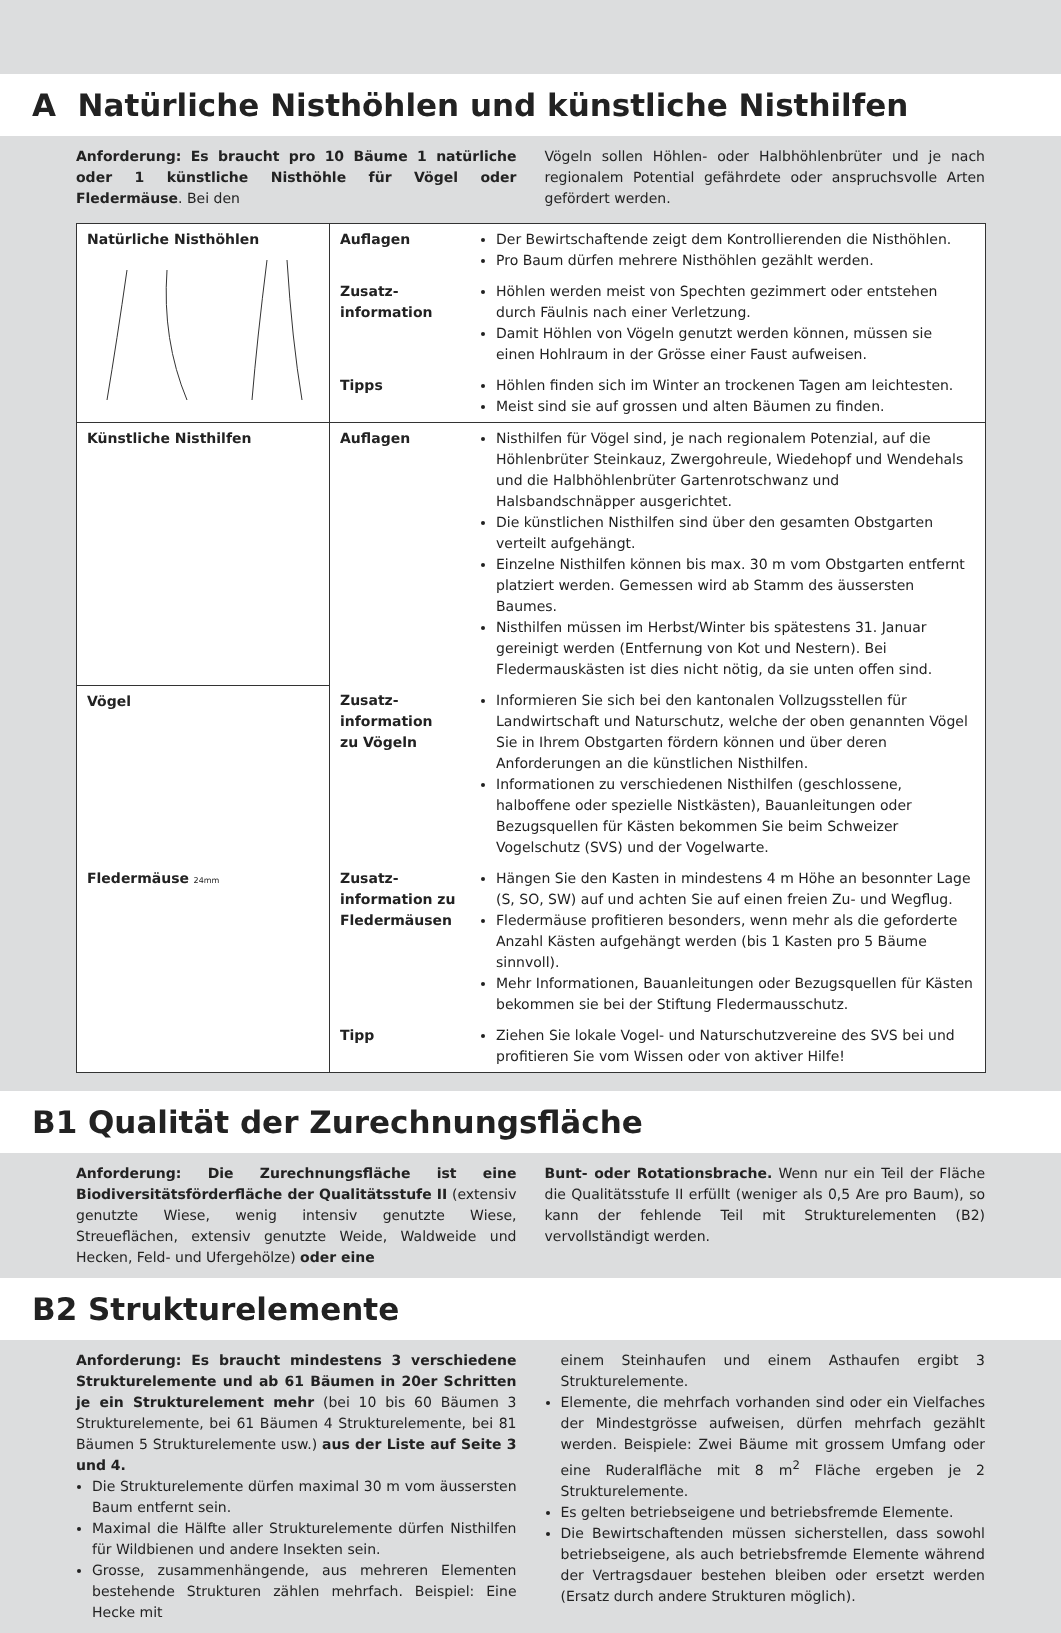A Natürliche Nisthöhlen und künstliche Nisthilfen
Anforderung: Es braucht pro 10 Bäume 1 natürliche oder 1 künstliche Nisthöhle für Vögel oder Fledermäuse. Bei den
Vögeln sollen Höhlen- oder Halbhöhlenbrüter und je nach regionalem Potential gefährdete oder anspruchsvolle Arten gefördert werden.
| Natürliche Nisthöhlen | Auflagen | Der Bewirtschaftende zeigt dem Kontrollierenden die Nisthöhlen. Pro Baum dürfen mehrere Nisthöhlen gezählt werden. |
| | Zusatz- information | Höhlen werden meist von Spechten gezimmert oder entstehen durch Fäulnis nach einer Verletzung. Damit Höhlen von Vögeln genutzt werden können, müssen sie einen Hohlraum in der Grösse einer Faust aufweisen. |
| | Tipps | Höhlen finden sich im Winter an trockenen Tagen am leichtesten. Meist sind sie auf grossen und alten Bäumen zu finden. |
| Künstliche Nisthilfen | Auflagen | Nisthilfen für Vögel sind, je nach regionalem Potenzial, auf die Höhlenbrüter Steinkauz, Zwergohreule, Wiedehopf und Wendehals und die Halbhöhlenbrüter Gartenrotschwanz und Halsbandschnäpper ausgerichtet. Die künstlichen Nisthilfen sind über den gesamten Obstgarten verteilt aufgehängt. Einzelne Nisthilfen können bis max. 30 m vom Obstgarten entfernt platziert werden. Gemessen wird ab Stamm des äussersten Baumes. Nisthilfen müssen im Herbst/Winter bis spätestens 31. Januar gereinigt werden (Entfernung von Kot und Nestern). Bei Fledermauskästen ist dies nicht nötig, da sie unten offen sind. |
| Vögel | Zusatz- information zu Vögeln | Informieren Sie sich bei den kantonalen Vollzugsstellen für Landwirtschaft und Naturschutz, welche der oben genannten Vögel Sie in Ihrem Obstgarten fördern können und über deren Anforderungen an die künstlichen Nisthilfen. Informationen zu verschiedenen Nisthilfen (geschlossene, halboffene oder spezielle Nistkästen), Bauanleitungen oder Bezugsquellen für Kästen bekommen Sie beim Schweizer Vogelschutz (SVS) und der Vogelwarte. |
| Fledermäuse 24mm | Zusatz- information zu Fledermäusen | Hängen Sie den Kasten in mindestens 4 m Höhe an besonnter Lage (S, SO, SW) auf und achten Sie auf einen freien Zu- und Wegflug. Fledermäuse profitieren besonders, wenn mehr als die geforderte Anzahl Kästen aufgehängt werden (bis 1 Kasten pro 5 Bäume sinnvoll). Mehr Informationen, Bauanleitungen oder Bezugsquellen für Kästen bekommen sie bei der Stiftung Fledermausschutz. |
| | Tipp | Ziehen Sie lokale Vogel- und Naturschutzvereine des SVS bei und profitieren Sie vom Wissen oder von aktiver Hilfe! |
B1 Qualität der Zurechnungsfläche
Anforderung: Die Zurechnungsfläche ist eine Biodiversitätsförderfläche der Qualitätsstufe II (extensiv genutzte Wiese, wenig intensiv genutzte Wiese, Streueflächen, extensiv genutzte Weide, Waldweide und Hecken, Feld- und Ufergehölze) oder eine
Bunt- oder Rotationsbrache. Wenn nur ein Teil der Fläche die Qualitätsstufe II erfüllt (weniger als 0,5 Are pro Baum), so kann der fehlende Teil mit Strukturelementen (B2) vervollständigt werden.
B2 Strukturelemente
Anforderung: Es braucht mindestens 3 verschiedene Strukturelemente und ab 61 Bäumen in 20er Schritten je ein Strukturelement mehr (bei 10 bis 60 Bäumen 3 Strukturelemente, bei 61 Bäumen 4 Strukturelemente, bei 81 Bäumen 5 Strukturelemente usw.) aus der Liste auf Seite 3 und 4.
Die Strukturelemente dürfen maximal 30 m vom äussersten Baum entfernt sein.
Maximal die Hälfte aller Strukturelemente dürfen Nisthilfen für Wildbienen und andere Insekten sein.
Grosse, zusammenhängende, aus mehreren Elementen bestehende Strukturen zählen mehrfach. Beispiel: Eine Hecke mit
einem Steinhaufen und einem Asthaufen ergibt 3 Strukturelemente.
Elemente, die mehrfach vorhanden sind oder ein Vielfaches der Mindestgrösse aufweisen, dürfen mehrfach gezählt werden. Beispiele: Zwei Bäume mit grossem Umfang oder eine Ruderalfläche mit 8 m<sup>2</sup> Fläche ergeben je 2 Strukturelemente.
Es gelten betriebseigene und betriebsfremde Elemente.
Die Bewirtschaftenden müssen sicherstellen, dass sowohl betriebseigene, als auch betriebsfremde Elemente während der Vertragsdauer bestehen bleiben oder ersetzt werden (Ersatz durch andere Strukturen möglich).